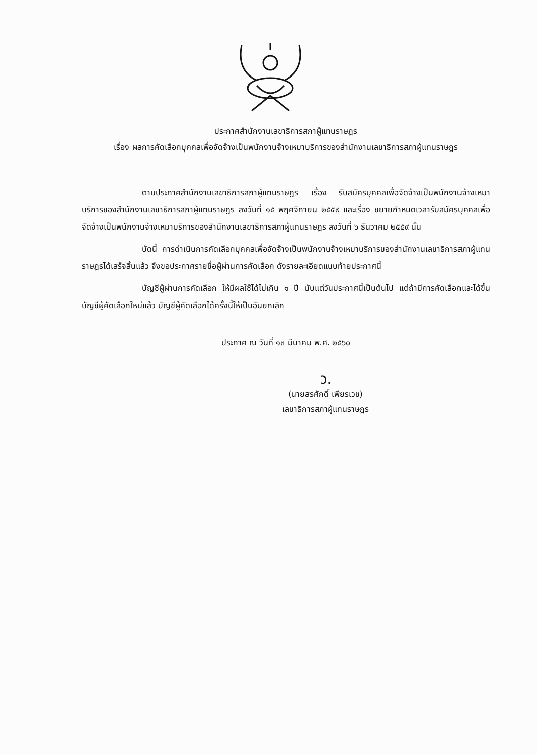ประกาศสำนักงานเลขาธิการสภาผู้แทนราษฎร
เรื่อง ผลการคัดเลือกบุคคลเพื่อจัดจ้างเป็นพนักงานจ้างเหมาบริการของสำนักงานเลขาธิการสภาผู้แทนราษฎร
ตามประกาศสำนักงานเลขาธิการสภาผู้แทนราษฎร เรื่อง รับสมัครบุคคลเพื่อจัดจ้างเป็นพนักงานจ้างเหมาบริการของสำนักงานเลขาธิการสภาผู้แทนราษฎร ลงวันที่ ๑๕ พฤศจิกายน ๒๕๕๙ และเรื่อง ขยายกำหนดเวลารับสมัครบุคคลเพื่อจัดจ้างเป็นพนักงานจ้างเหมาบริการของสำนักงานเลขาธิการสภาผู้แทนราษฎร ลงวันที่ ๖ ธันวาคม ๒๕๕๙ นั้น
บัดนี้ การดำเนินการคัดเลือกบุคคลเพื่อจัดจ้างเป็นพนักงานจ้างเหมาบริการของสำนักงานเลขาธิการสภาผู้แทนราษฎรได้เสร็จสิ้นแล้ว จึงขอประกาศรายชื่อผู้ผ่านการคัดเลือก ดังรายละเอียดแนบท้ายประกาศนี้
บัญชีผู้ผ่านการคัดเลือก ให้มีผลใช้ได้ไม่เกิน ๑ ปี นับแต่วันประกาศนี้เป็นต้นไป แต่ถ้ามีการคัดเลือกและได้ขึ้นบัญชีผู้คัดเลือกใหม่แล้ว บัญชีผู้คัดเลือกได้ครั้งนี้ให้เป็นอันยกเลิก
ประกาศ ณ วันที่ ๑๓ มีนาคม พ.ศ. ๒๕๖๐
ว.
(นายสรศักดิ์ เพียรเวช)
เลขาธิการสภาผู้แทนราษฎร